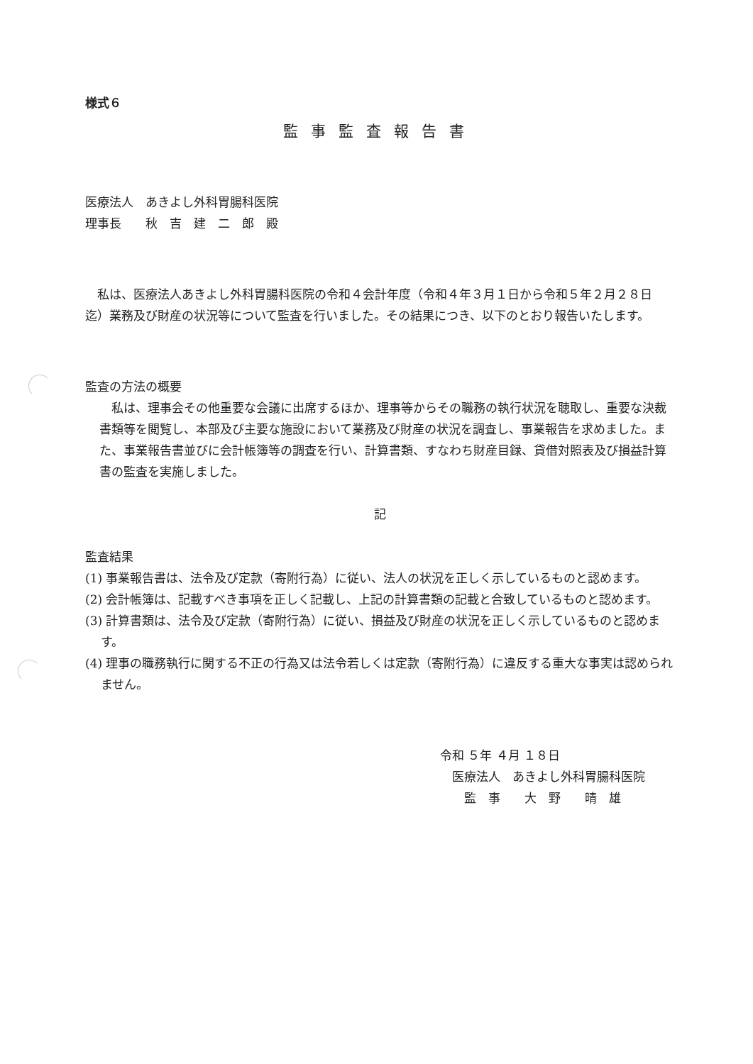様式６
監事監査報告書
医療法人　あきよし外科胃腸科医院
理事長　　秋　吉　建　二　郎　殿
私は、医療法人あきよし外科胃腸科医院の令和４会計年度（令和４年３月１日から令和５年２月２８日迄）業務及び財産の状況等について監査を行いました。その結果につき、以下のとおり報告いたします。
監査の方法の概要
私は、理事会その他重要な会議に出席するほか、理事等からその職務の執行状況を聴取し、重要な決裁書類等を閲覧し、本部及び主要な施設において業務及び財産の状況を調査し、事業報告を求めました。また、事業報告書並びに会計帳簿等の調査を行い、計算書類、すなわち財産目録、貸借対照表及び損益計算書の監査を実施しました。
記
監査結果
(1) 事業報告書は、法令及び定款（寄附行為）に従い、法人の状況を正しく示しているものと認めます。
(2) 会計帳簿は、記載すべき事項を正しく記載し、上記の計算書類の記載と合致しているものと認めます。
(3) 計算書類は、法令及び定款（寄附行為）に従い、損益及び財産の状況を正しく示しているものと認めます。
(4) 理事の職務執行に関する不正の行為又は法令若しくは定款（寄附行為）に違反する重大な事実は認められません。
令和 ５年 ４月 １８日
　医療法人　あきよし外科胃腸科医院
　　監　事　　大　野　　晴　雄